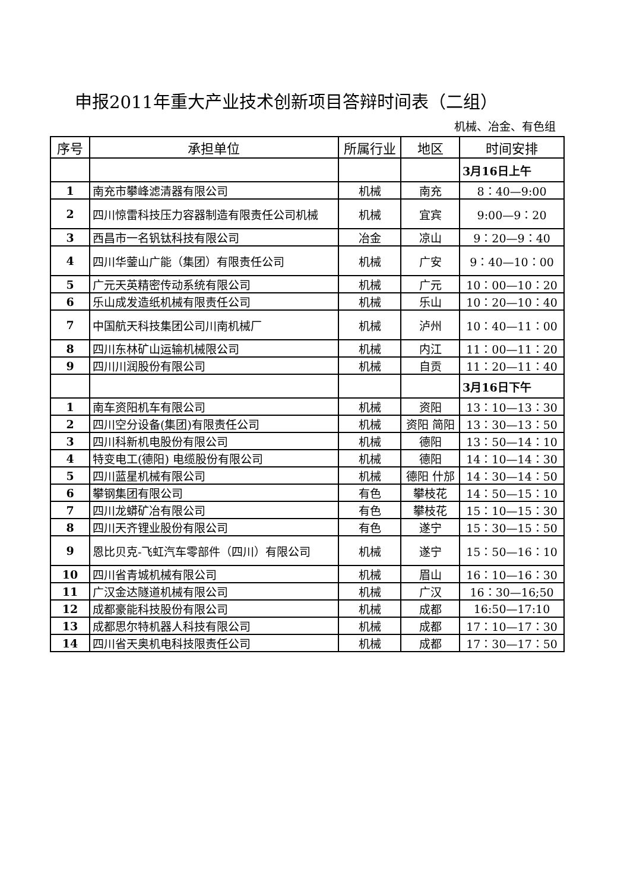申报2011年重大产业技术创新项目答辩时间表（二组）
机械、冶金、有色组
| 序号 | 承担单位 | 所属行业 | 地区 | 时间安排 |
| --- | --- | --- | --- | --- |
| | | | | 3月16日上午 |
| 1 | 南充市攀峰滤清器有限公司 | 机械 | 南充 | 8：40—9:00 |
| 2 | 四川惊雷科技压力容器制造有限责任公司机械 | 机械 | 宜宾 | 9:00—9：20 |
| 3 | 西昌市一名钒钛科技有限公司 | 冶金 | 凉山 | 9：20—9：40 |
| 4 | 四川华蓥山广能（集团）有限责任公司 | 机械 | 广安 | 9：40—10：00 |
| 5 | 广元天英精密传动系统有限公司 | 机械 | 广元 | 10：00—10：20 |
| 6 | 乐山成发造纸机械有限责任公司 | 机械 | 乐山 | 10：20—10：40 |
| 7 | 中国航天科技集团公司川南机械厂 | 机械 | 泸州 | 10：40—11：00 |
| 8 | 四川东林矿山运输机械限公司 | 机械 | 内江 | 11：00—11：20 |
| 9 | 四川川润股份有限公司 | 机械 | 自贡 | 11：20—11：40 |
| | | | | 3月16日下午 |
| 1 | 南车资阳机车有限公司 | 机械 | 资阳 | 13：10—13：30 |
| 2 | 四川空分设备(集团)有限责任公司 | 机械 | 资阳 简阳 | 13：30—13：50 |
| 3 | 四川科新机电股份有限公司 | 机械 | 德阳 | 13：50—14：10 |
| 4 | 特变电工(德阳) 电缆股份有限公司 | 机械 | 德阳 | 14：10—14：30 |
| 5 | 四川蓝星机械有限公司 | 机械 | 德阳 什邡 | 14：30—14：50 |
| 6 | 攀钢集团有限公司 | 有色 | 攀枝花 | 14：50—15：10 |
| 7 | 四川龙蟒矿冶有限公司 | 有色 | 攀枝花 | 15：10—15：30 |
| 8 | 四川天齐锂业股份有限公司 | 有色 | 遂宁 | 15：30—15：50 |
| 9 | 恩比贝克-飞虹汽车零部件（四川）有限公司 | 机械 | 遂宁 | 15：50—16：10 |
| 10 | 四川省青城机械有限公司 | 机械 | 眉山 | 16：10—16：30 |
| 11 | 广汉金达隧道机械有限公司 | 机械 | 广汉 | 16：30—16;50 |
| 12 | 成都豪能科技股份有限公司 | 机械 | 成都 | 16:50—17:10 |
| 13 | 成都思尔特机器人科技有限公司 | 机械 | 成都 | 17：10—17：30 |
| 14 | 四川省天奥机电科技限责任公司 | 机械 | 成都 | 17：30—17：50 |